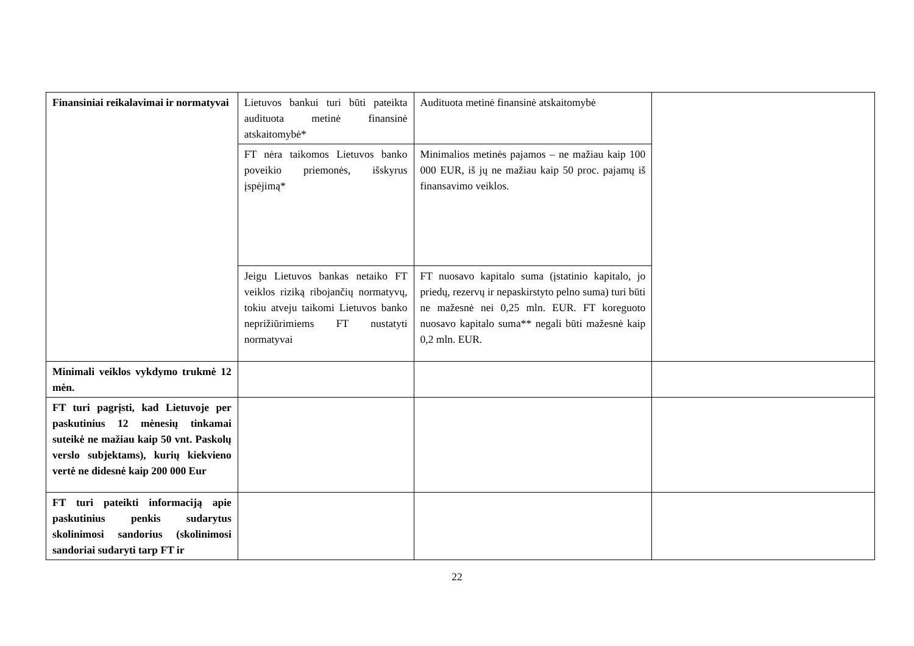| Finansiniai reikalavimai ir normatyvai | Lietuvos bankui turi būti pateikta audituota metinė finansinė atskaitomybė* | Audituota metinė finansinė atskaitomybė | |
| | FT nėra taikomos Lietuvos banko poveikio priemonės, išskyrus įspėjimą* | Minimalios metinės pajamos – ne mažiau kaip 100 000 EUR, iš jų ne mažiau kaip 50 proc. pajamų iš finansavimo veiklos. | |
| | Jeigu Lietuvos bankas netaiko FT veiklos riziką ribojančių normatyvų, tokiu atveju taikomi Lietuvos banko neprižiūrimiems FT nustatyti normatyvai | FT nuosavo kapitalo suma (įstatinio kapitalo, jo priedų, rezervų ir nepaskirstyto pelno suma) turi būti ne mažesnė nei 0,25 mln. EUR. FT koreguoto nuosavo kapitalo suma** negali būti mažesnė kaip 0,2 mln. EUR. | |
| Minimali veiklos vykdymo trukmė 12 mėn. | | | |
| FT turi pagrįsti, kad Lietuvoje per paskutinius 12 mėnesių tinkamai suteikė ne mažiau kaip 50 vnt. Paskolų verslo subjektams), kurių kiekvieno vertė ne didesnė kaip 200 000 Eur | | | |
| FT turi pateikti informaciją apie paskutinius penkis sudarytus skolinimosi sandorius (skolinimosi sandoriai sudaryti tarp FT ir | | | |
22